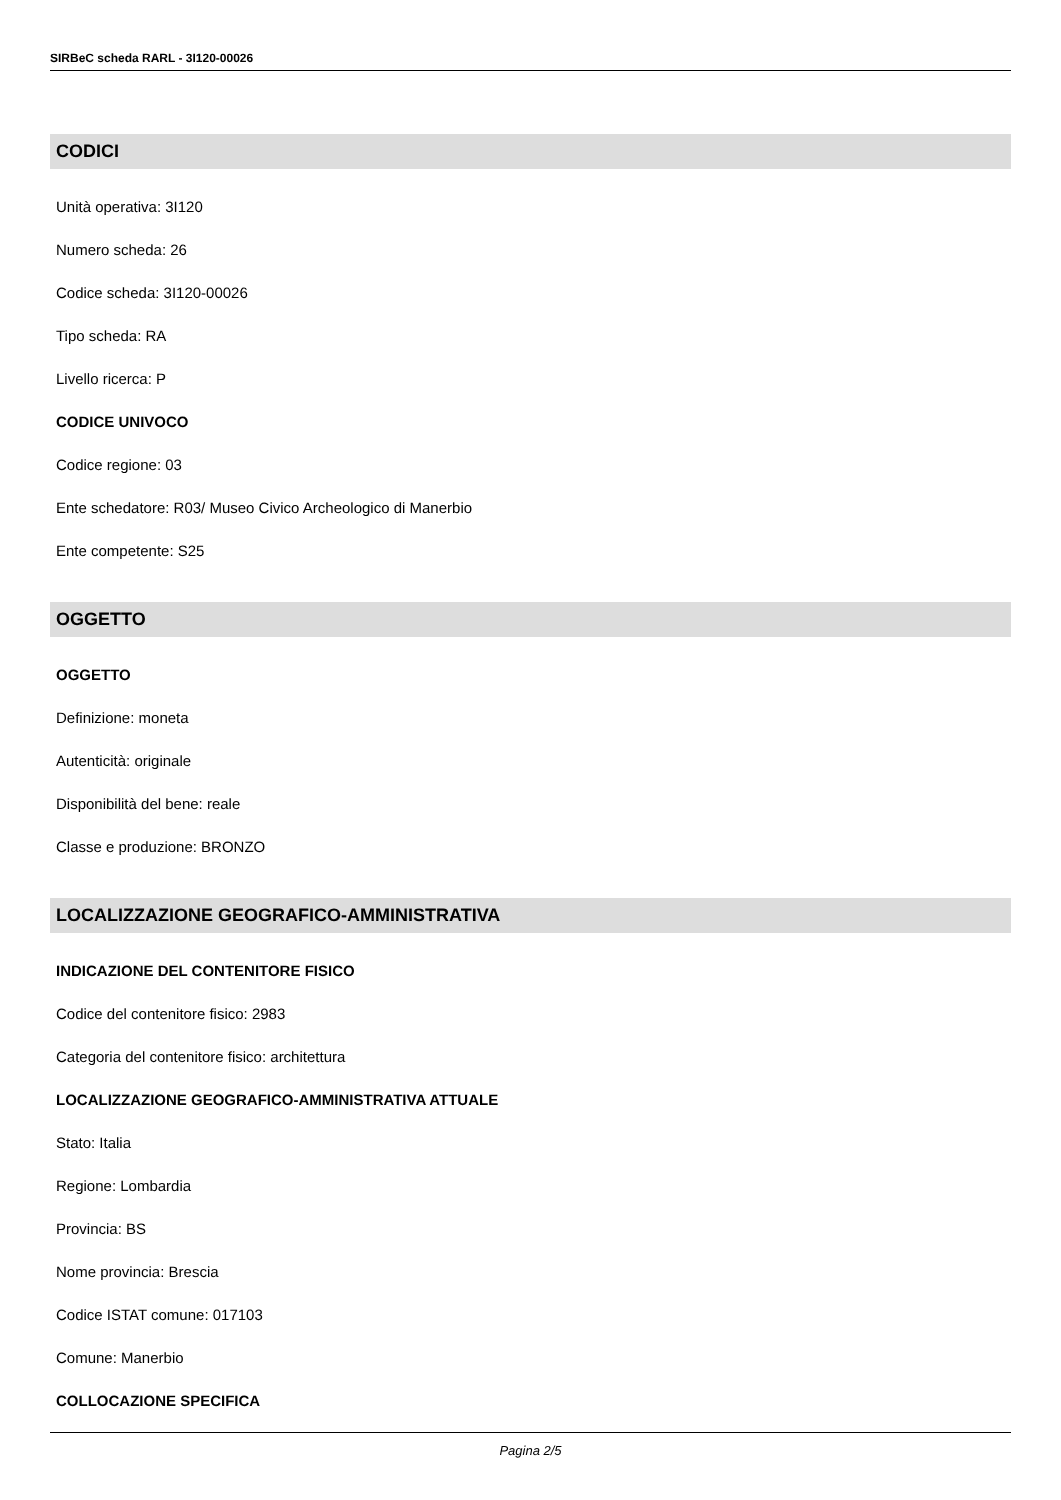SIRBeC scheda RARL - 3I120-00026
CODICI
Unità operativa: 3I120
Numero scheda: 26
Codice scheda: 3I120-00026
Tipo scheda: RA
Livello ricerca: P
CODICE UNIVOCO
Codice regione: 03
Ente schedatore: R03/ Museo Civico Archeologico di Manerbio
Ente competente: S25
OGGETTO
OGGETTO
Definizione: moneta
Autenticità: originale
Disponibilità del bene: reale
Classe e produzione: BRONZO
LOCALIZZAZIONE GEOGRAFICO-AMMINISTRATIVA
INDICAZIONE DEL CONTENITORE FISICO
Codice del contenitore fisico: 2983
Categoria del contenitore fisico: architettura
LOCALIZZAZIONE GEOGRAFICO-AMMINISTRATIVA ATTUALE
Stato: Italia
Regione: Lombardia
Provincia: BS
Nome provincia: Brescia
Codice ISTAT comune: 017103
Comune: Manerbio
COLLOCAZIONE SPECIFICA
Pagina 2/5